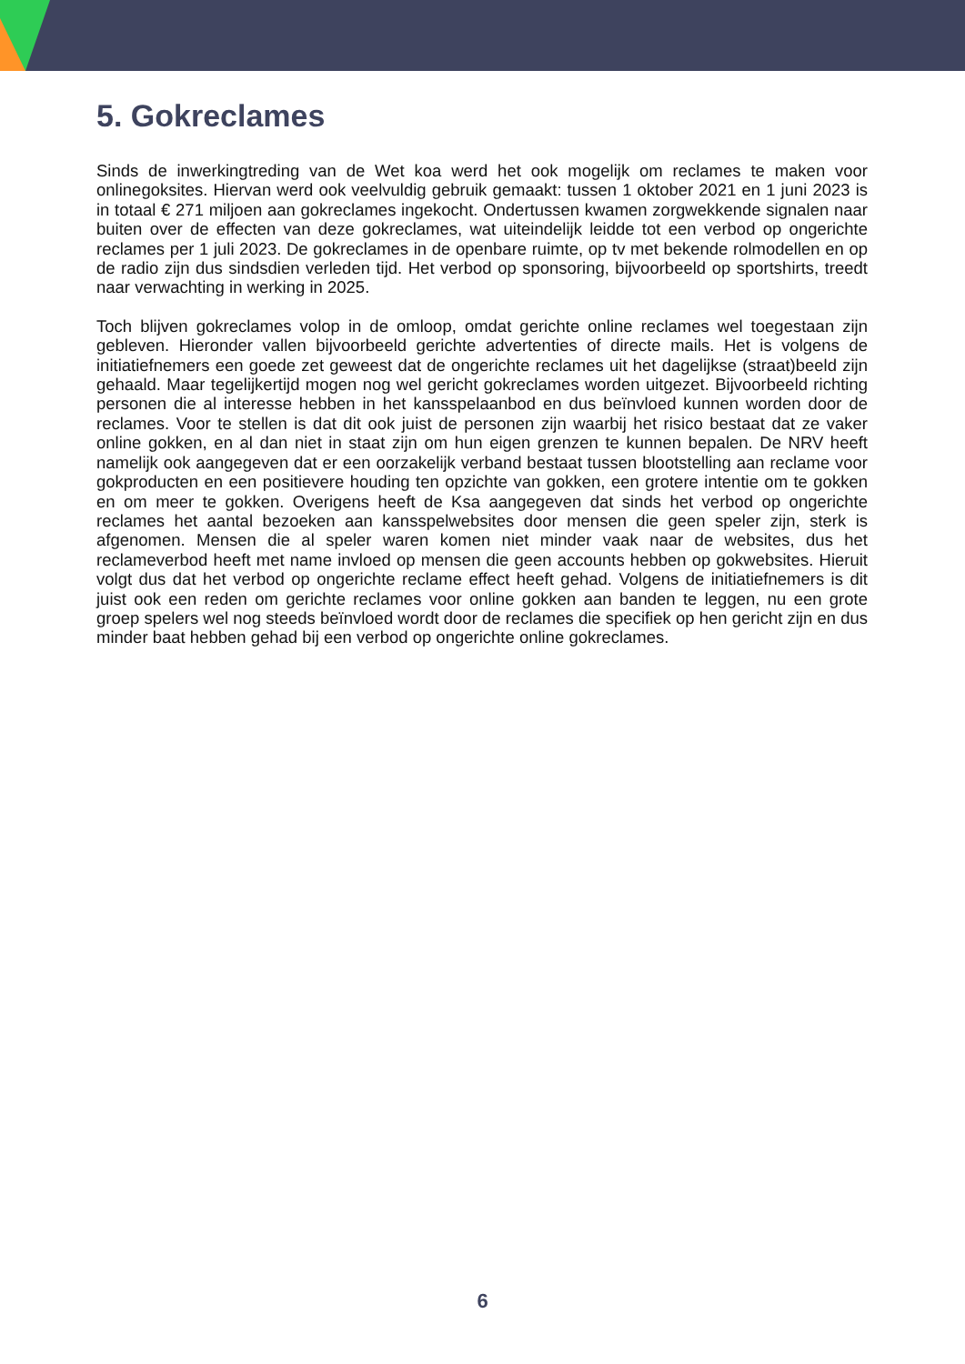5. Gokreclames
Sinds de inwerkingtreding van de Wet koa werd het ook mogelijk om reclames te maken voor onlinegoksites. Hiervan werd ook veelvuldig gebruik gemaakt: tussen 1 oktober 2021 en 1 juni 2023 is in totaal € 271 miljoen aan gokreclames ingekocht. Ondertussen kwamen zorgwekkende signalen naar buiten over de effecten van deze gokreclames, wat uiteindelijk leidde tot een verbod op ongerichte reclames per 1 juli 2023. De gokreclames in de openbare ruimte, op tv met bekende rolmodellen en op de radio zijn dus sindsdien verleden tijd. Het verbod op sponsoring, bijvoorbeeld op sportshirts, treedt naar verwachting in werking in 2025.
Toch blijven gokreclames volop in de omloop, omdat gerichte online reclames wel toegestaan zijn gebleven. Hieronder vallen bijvoorbeeld gerichte advertenties of directe mails. Het is volgens de initiatiefnemers een goede zet geweest dat de ongerichte reclames uit het dagelijkse (straat)beeld zijn gehaald. Maar tegelijkertijd mogen nog wel gericht gokreclames worden uitgezet. Bijvoorbeeld richting personen die al interesse hebben in het kansspelaanbod en dus beïnvloed kunnen worden door de reclames. Voor te stellen is dat dit ook juist de personen zijn waarbij het risico bestaat dat ze vaker online gokken, en al dan niet in staat zijn om hun eigen grenzen te kunnen bepalen. De NRV heeft namelijk ook aangegeven dat er een oorzakelijk verband bestaat tussen blootstelling aan reclame voor gokproducten en een positievere houding ten opzichte van gokken, een grotere intentie om te gokken en om meer te gokken. Overigens heeft de Ksa aangegeven dat sinds het verbod op ongerichte reclames het aantal bezoeken aan kansspelwebsites door mensen die geen speler zijn, sterk is afgenomen. Mensen die al speler waren komen niet minder vaak naar de websites, dus het reclameverbod heeft met name invloed op mensen die geen accounts hebben op gokwebsites. Hieruit volgt dus dat het verbod op ongerichte reclame effect heeft gehad. Volgens de initiatiefnemers is dit juist ook een reden om gerichte reclames voor online gokken aan banden te leggen, nu een grote groep spelers wel nog steeds beïnvloed wordt door de reclames die specifiek op hen gericht zijn en dus minder baat hebben gehad bij een verbod op ongerichte online gokreclames.
6